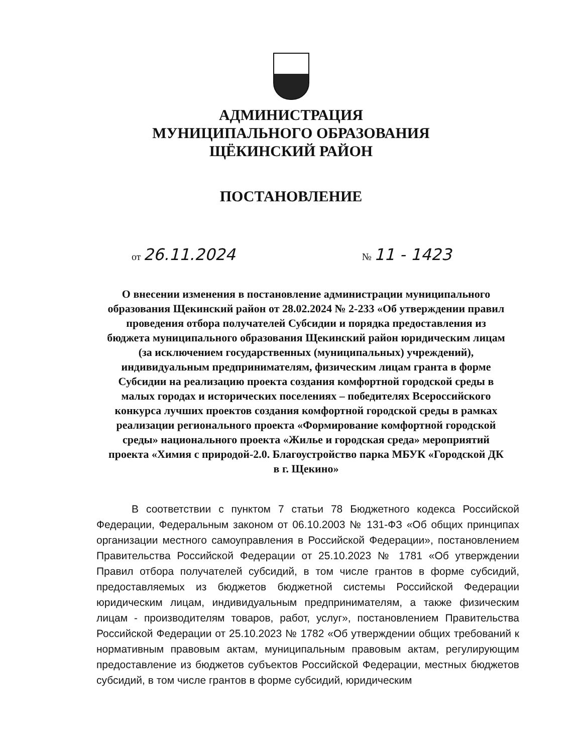АДМИНИСТРАЦИЯ
МУНИЦИПАЛЬНОГО ОБРАЗОВАНИЯ
ЩЁКИНСКИЙ РАЙОН
ПОСТАНОВЛЕНИЕ
от 26.11.2024 № 11 - 1423
О внесении изменения в постановление администрации муниципального образования Щекинский район от 28.02.2024 № 2-233 «Об утверждении правил проведения отбора получателей Субсидии и порядка предоставления из бюджета муниципального образования Щекинский район юридическим лицам (за исключением государственных (муниципальных) учреждений), индивидуальным предпринимателям, физическим лицам гранта в форме Субсидии на реализацию проекта создания комфортной городской среды в малых городах и исторических поселениях – победителях Всероссийского конкурса лучших проектов создания комфортной городской среды в рамках реализации регионального проекта «Формирование комфортной городской среды» национального проекта «Жилье и городская среда» мероприятий проекта «Химия с природой-2.0. Благоустройство парка МБУК «Городской ДК в г. Щекино»
В соответствии с пунктом 7 статьи 78 Бюджетного кодекса Российской Федерации, Федеральным законом от 06.10.2003 № 131-ФЗ «Об общих принципах организации местного самоуправления в Российской Федерации», постановлением Правительства Российской Федерации от 25.10.2023 № 1781 «Об утверждении Правил отбора получателей субсидий, в том числе грантов в форме субсидий, предоставляемых из бюджетов бюджетной системы Российской Федерации юридическим лицам, индивидуальным предпринимателям, а также физическим лицам - производителям товаров, работ, услуг», постановлением Правительства Российской Федерации от 25.10.2023 № 1782 «Об утверждении общих требований к нормативным правовым актам, муниципальным правовым актам, регулирующим предоставление из бюджетов субъектов Российской Федерации, местных бюджетов субсидий, в том числе грантов в форме субсидий, юридическим